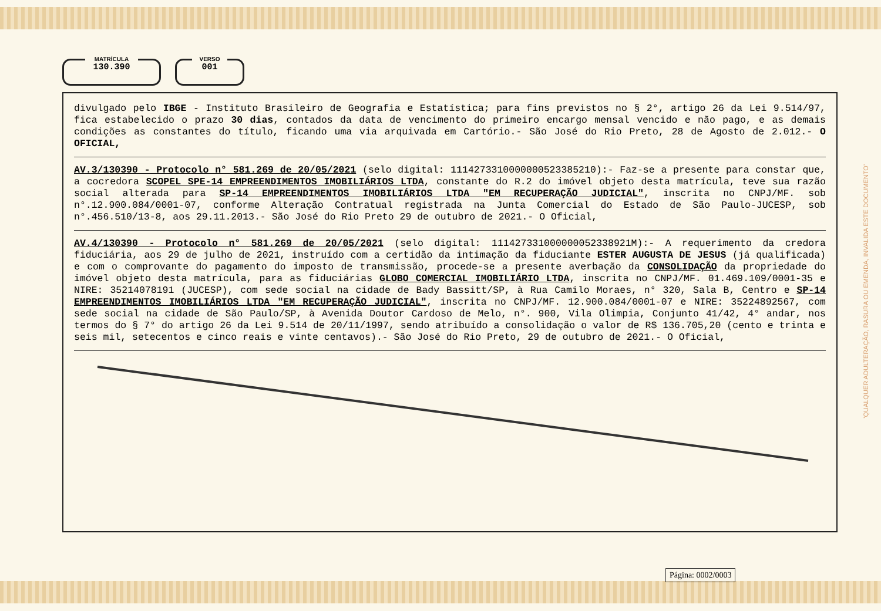MATRÍCULA
130.390
VERSO
001
divulgado pelo IBGE - Instituto Brasileiro de Geografia e Estatística; para fins previstos no § 2°, artigo 26 da Lei 9.514/97, fica estabelecido o prazo 30 dias, contados da data de vencimento do primeiro encargo mensal vencido e não pago, e as demais condições as constantes do título, ficando uma via arquivada em Cartório.- São José do Rio Preto, 28 de Agosto de 2.012.- O OFICIAL,
AV.3/130390 - Protocolo n° 581.269 de 20/05/2021 (selo digital: 1114273310000000523385210):- Faz-se a presente para constar que, a cocredora SCOPEL SPE-14 EMPREENDIMENTOS IMOBILIÁRIOS LTDA, constante do R.2 do imóvel objeto desta matrícula, teve sua razão social alterada para SP-14 EMPREENDIMENTOS IMOBILIÁRIOS LTDA "EM RECUPERAÇÃO JUDICIAL", inscrita no CNPJ/MF. sob n°.12.900.084/0001-07, conforme Alteração Contratual registrada na Junta Comercial do Estado de São Paulo-JUCESP, sob n°.456.510/13-8, aos 29.11.2013.- São José do Rio Preto 29 de outubro de 2021.- O Oficial,
AV.4/130390 - Protocolo n° 581.269 de 20/05/2021 (selo digital: 111427331000000052338921M):- A requerimento da credora fiduciária, aos 29 de julho de 2021, instruído com a certidão da intimação da fiduciante ESTER AUGUSTA DE JESUS (já qualificada) e com o comprovante do pagamento do imposto de transmissão, procede-se a presente averbação da CONSOLIDAÇÃO da propriedade do imóvel objeto desta matrícula, para as fiduciárias GLOBO COMERCIAL IMOBILIÁRIO LTDA, inscrita no CNPJ/MF. 01.469.109/0001-35 e NIRE: 35214078191 (JUCESP), com sede social na cidade de Bady Bassitt/SP, à Rua Camilo Moraes, n° 320, Sala B, Centro e SP-14 EMPREENDIMENTOS IMOBILIÁRIOS LTDA "EM RECUPERAÇÃO JUDICIAL", inscrita no CNPJ/MF. 12.900.084/0001-07 e NIRE: 35224892567, com sede social na cidade de São Paulo/SP, à Avenida Doutor Cardoso de Melo, n°. 900, Vila Olimpia, Conjunto 41/42, 4° andar, nos termos do § 7° do artigo 26 da Lei 9.514 de 20/11/1997, sendo atribuído a consolidação o valor de R$ 136.705,20 (cento e trinta e seis mil, setecentos e cinco reais e vinte centavos).- São José do Rio Preto, 29 de outubro de 2021.- O Oficial,
'QUALQUER ADULTERAÇÃO, RASURA OU EMENDA, INVALIDA ESTE DOCUMENTO'
Página: 0002/0003